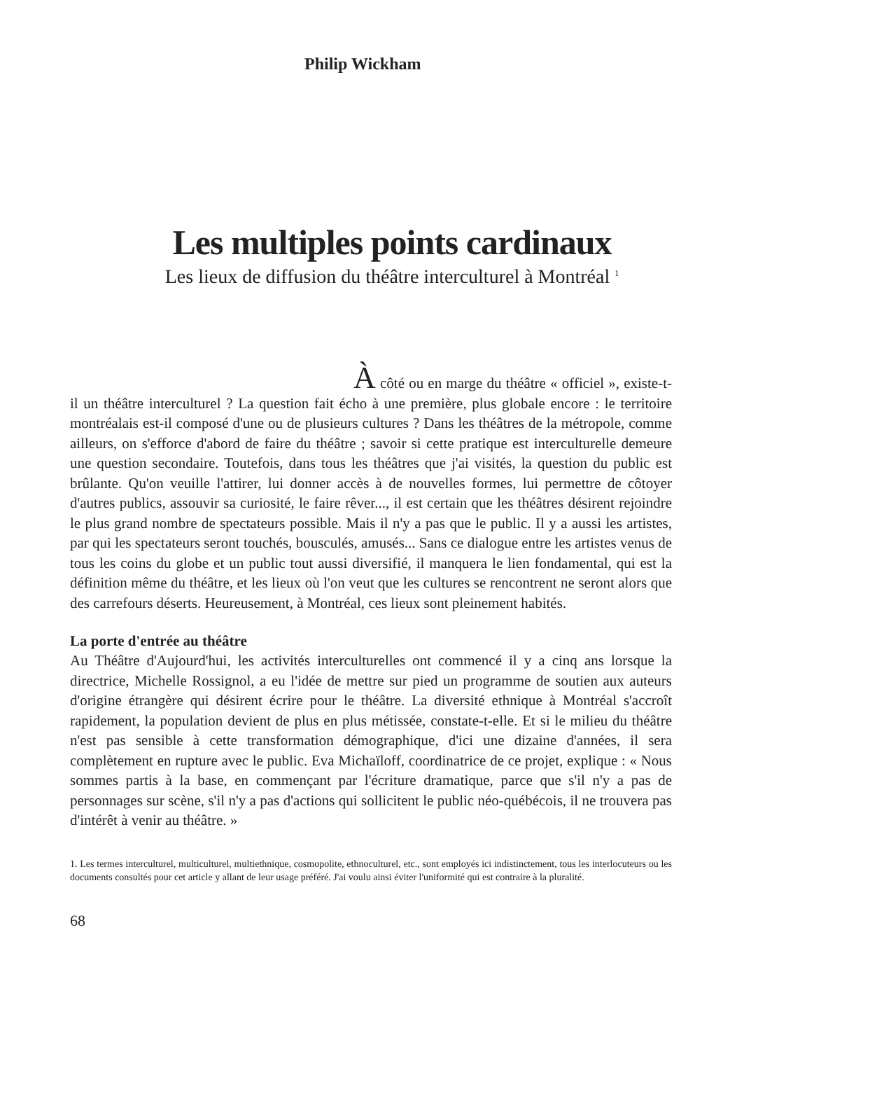Philip Wickham
Les multiples points cardinaux
Les lieux de diffusion du théâtre interculturel à Montréal <sup>1</sup>
À côté ou en marge du théâtre « officiel », existe-t-il un théâtre interculturel ? La question fait écho à une première, plus globale encore : le territoire montréalais est-il composé d'une ou de plusieurs cultures ? Dans les théâtres de la métropole, comme ailleurs, on s'efforce d'abord de faire du théâtre ; savoir si cette pratique est interculturelle demeure une question secondaire. Toutefois, dans tous les théâtres que j'ai visités, la question du public est brûlante. Qu'on veuille l'attirer, lui donner accès à de nouvelles formes, lui permettre de côtoyer d'autres publics, assouvir sa curiosité, le faire rêver..., il est certain que les théâtres désirent rejoindre le plus grand nombre de spectateurs possible. Mais il n'y a pas que le public. Il y a aussi les artistes, par qui les spectateurs seront touchés, bousculés, amusés... Sans ce dialogue entre les artistes venus de tous les coins du globe et un public tout aussi diversifié, il manquera le lien fondamental, qui est la définition même du théâtre, et les lieux où l'on veut que les cultures se rencontrent ne seront alors que des carrefours déserts. Heureusement, à Montréal, ces lieux sont pleinement habités.
La porte d'entrée au théâtre
Au Théâtre d'Aujourd'hui, les activités interculturelles ont commencé il y a cinq ans lorsque la directrice, Michelle Rossignol, a eu l'idée de mettre sur pied un programme de soutien aux auteurs d'origine étrangère qui désirent écrire pour le théâtre. La diversité ethnique à Montréal s'accroît rapidement, la population devient de plus en plus métissée, constate-t-elle. Et si le milieu du théâtre n'est pas sensible à cette transformation démographique, d'ici une dizaine d'années, il sera complètement en rupture avec le public. Eva Michaïloff, coordinatrice de ce projet, explique : « Nous sommes partis à la base, en commençant par l'écriture dramatique, parce que s'il n'y a pas de personnages sur scène, s'il n'y a pas d'actions qui sollicitent le public néo-québécois, il ne trouvera pas d'intérêt à venir au théâtre. »
1. Les termes interculturel, multiculturel, multiethnique, cosmopolite, ethnoculturel, etc., sont employés ici indistinctement, tous les interlocuteurs ou les documents consultés pour cet article y allant de leur usage préféré. J'ai voulu ainsi éviter l'uniformité qui est contraire à la pluralité.
68